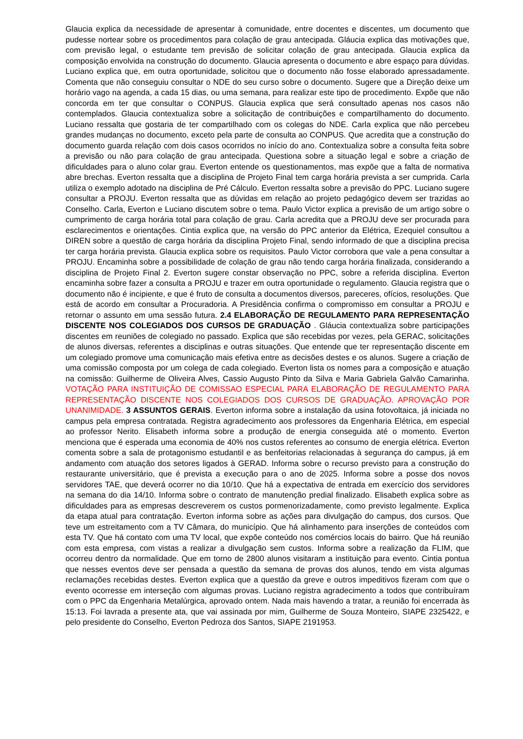Glaucia explica da necessidade de apresentar à comunidade, entre docentes e discentes, um documento que pudesse nortear sobre os procedimentos para colação de grau antecipada. Gláucia explica das motivações que, com previsão legal, o estudante tem previsão de solicitar colação de grau antecipada. Glaucia explica da composição envolvida na construção do documento. Glaucia apresenta o documento e abre espaço para dúvidas. Luciano explica que, em outra oportunidade, solicitou que o documento não fosse elaborado apressadamente. Comenta que não conseguiu consultar o NDE do seu curso sobre o documento. Sugere que a Direção deixe um horário vago na agenda, a cada 15 dias, ou uma semana, para realizar este tipo de procedimento. Expõe que não concorda em ter que consultar o CONPUS. Glaucia explica que será consultado apenas nos casos não contemplados. Glaucia contextualiza sobre a solicitação de contribuições e compartilhamento do documento. Luciano ressalta que gostaria de ter compartilhado com os colegas do NDE. Carla explica que não percebeu grandes mudanças no documento, exceto pela parte de consulta ao CONPUS. Que acredita que a construção do documento guarda relação com dois casos ocorridos no início do ano. Contextualiza sobre a consulta feita sobre a previsão ou não para colação de grau antecipada. Questiona sobre a situação legal e sobre a criação de dificuldades para o aluno colar grau. Everton entende os questionamentos, mas expõe que a falta de normativa abre brechas. Everton ressalta que a disciplina de Projeto Final tem carga horária prevista a ser cumprida. Carla utiliza o exemplo adotado na disciplina de Pré Cálculo. Everton ressalta sobre a previsão do PPC. Luciano sugere consultar a PROJU. Everton ressalta que as dúvidas em relação ao projeto pedagógico devem ser trazidas ao Conselho. Carla, Everton e Luciano discutem sobre o tema. Paulo Victor explica a previsão de um artigo sobre o cumprimento de carga horária total para colação de grau. Carla acredita que a PROJU deve ser procurada para esclarecimentos e orientações. Cintia explica que, na versão do PPC anterior da Elétrica, Ezequiel consultou a DIREN sobre a questão de carga horária da disciplina Projeto Final, sendo informado de que a disciplina precisa ter carga horária prevista. Glaucia explica sobre os requisitos. Paulo Victor corrobora que vale a pena consultar a PROJU. Encaminha sobre a possibilidade de colação de grau não tendo carga horária finalizada, considerando a disciplina de Projeto Final 2. Everton sugere constar observação no PPC, sobre a referida disciplina. Everton encaminha sobre fazer a consulta a PROJU e trazer em outra oportunidade o regulamento. Glaucia registra que o documento não é incipiente, e que é fruto de consulta a documentos diversos, pareceres, ofícios, resoluções. Que está de acordo em consultar a Procuradoria. A Presidência confirma o compromisso em consultar a PROJU e retornar o assunto em uma sessão futura. 2.4 ELABORAÇÃO DE REGULAMENTO PARA REPRESENTAÇÃO DISCENTE NOS COLEGIADOS DOS CURSOS DE GRADUAÇÃO . Gláucia contextualiza sobre participações discentes em reuniões de colegiado no passado. Explica que são recebidas por vezes, pela GERAC, solicitações de alunos diversas, referentes a disciplinas e outras situações. Que entende que ter representação discente em um colegiado promove uma comunicação mais efetiva entre as decisões destes e os alunos. Sugere a criação de uma comissão composta por um colega de cada colegiado. Everton lista os nomes para a composição e atuação na comissão: Guilherme de Oliveira Alves, Cassio Augusto Pinto da Silva e Maria Gabriela Galvão Camarinha. VOTAÇÃO PARA INSTITUIÇÃO DE COMISSAO ESPECIAL PARA ELABORAÇÃO DE REGULAMENTO PARA REPRESENTAÇÃO DISCENTE NOS COLEGIADOS DOS CURSOS DE GRADUAÇÃO. APROVAÇÃO POR UNANIMIDADE. 3 ASSUNTOS GERAIS. Everton informa sobre a instalação da usina fotovoltaica, já iniciada no campus pela empresa contratada. Registra agradecimento aos professores da Engenharia Elétrica, em especial ao professor Nerito. Elisabeth informa sobre a produção de energia conseguida até o momento. Everton menciona que é esperada uma economia de 40% nos custos referentes ao consumo de energia elétrica. Everton comenta sobre a sala de protagonismo estudantil e as benfeitorias relacionadas à segurança do campus, já em andamento com atuação dos setores ligados à GERAD. Informa sobre o recurso previsto para a construção do restaurante universitário, que é prevista a execução para o ano de 2025. Informa sobre a posse dos novos servidores TAE, que deverá ocorrer no dia 10/10. Que há a expectativa de entrada em exercício dos servidores na semana do dia 14/10. Informa sobre o contrato de manutenção predial finalizado. Elisabeth explica sobre as dificuldades para as empresas descreverem os custos pormenorizadamente, como previsto legalmente. Explica da etapa atual para contratação. Everton informa sobre as ações para divulgação do campus, dos cursos. Que teve um estreitamento com a TV Câmara, do município. Que há alinhamento para inserções de conteúdos com esta TV. Que há contato com uma TV local, que expõe conteúdo nos comércios locais do bairro. Que há reunião com esta empresa, com vistas a realizar a divulgação sem custos. Informa sobre a realização da FLIM, que ocorreu dentro da normalidade. Que em torno de 2800 alunos visitaram a instituição para evento. Cintia pontua que nesses eventos deve ser pensada a questão da semana de provas dos alunos, tendo em vista algumas reclamações recebidas destes. Everton explica que a questão da greve e outros impeditivos fizeram com que o evento ocorresse em interseção com algumas provas. Luciano registra agradecimento a todos que contribuíram com o PPC da Engenharia Metalúrgica, aprovado ontem. Nada mais havendo a tratar, a reunião foi encerrada às 15:13. Foi lavrada a presente ata, que vai assinada por mim, Guilherme de Souza Monteiro, SIAPE 2325422, e pelo presidente do Conselho, Everton Pedroza dos Santos, SIAPE 2191953.